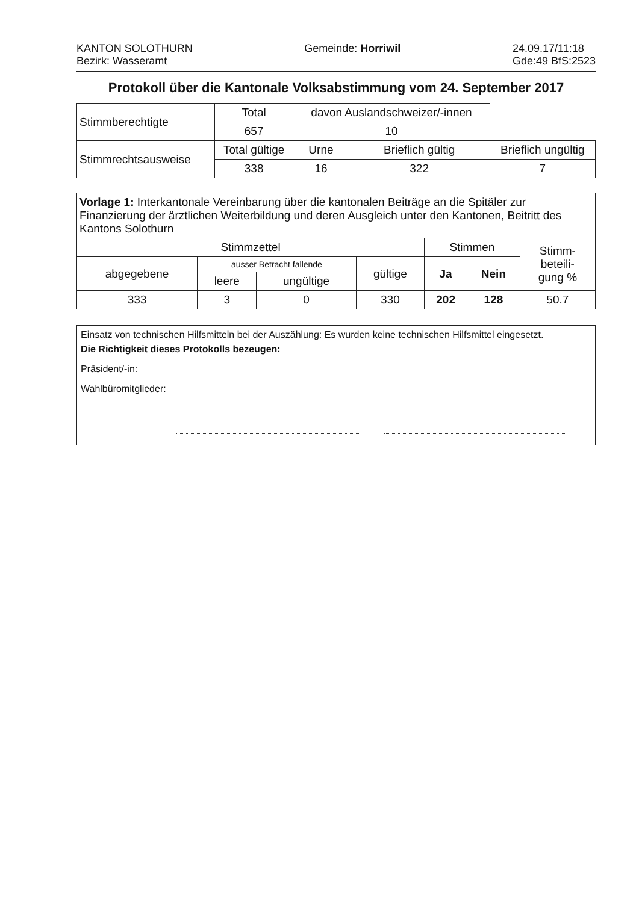KANTON SOLOTHURN
Bezirk: Wasseramt
Gemeinde: Horriwil 24.09.17/11:18
Gde:49 BfS:2523
Protokoll über die Kantonale Volksabstimmung vom 24. September 2017
| Stimmberechtigte | Total | davon Auslandschweizer/-innen | | |
| | 657 | 10 | | |
| Stimmrechtsausweise | Total gültige | Urne | Brieflich gültig | Brieflich ungültig |
| | 338 | 16 | 322 | 7 |
| Vorlage 1: Interkantonale Vereinbarung über die kantonalen Beiträge an die Spitäler zur Finanzierung der ärztlichen Weiterbildung und deren Ausgleich unter den Kantonen, Beitritt des Kantons Solothurn | | | | | | |
| Stimmzettel | | | | Stimmen | | Stimm- beteili- gung % |
| abgegebene | ausser Betracht fallende | | gültige | Ja | Nein | |
| | leere | ungültige | | | | |
| 333 | 3 | 0 | 330 | 202 | 128 | 50.7 |
Einsatz von technischen Hilfsmitteln bei der Auszählung: Es wurden keine technischen Hilfsmittel eingesetzt.
Die Richtigkeit dieses Protokolls bezeugen:
Präsident/-in:
Wahlbüromitglieder: